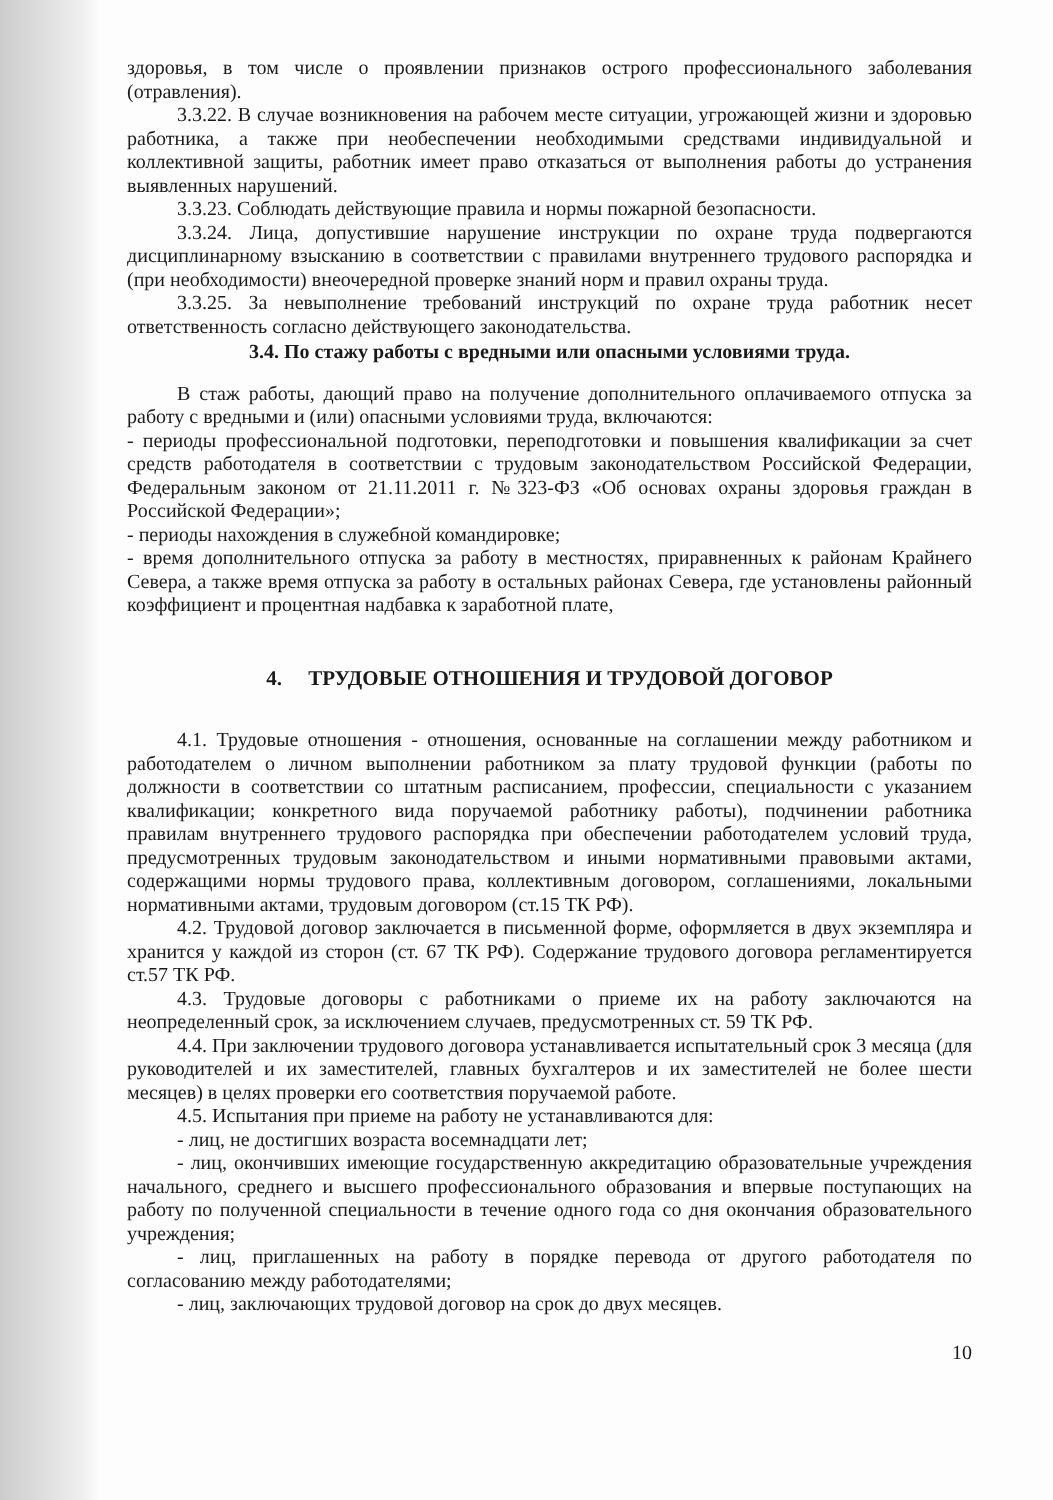здоровья, в том числе о проявлении признаков острого профессионального заболевания (отравления).
3.3.22. В случае возникновения на рабочем месте ситуации, угрожающей жизни и здоровью работника, а также при необеспечении необходимыми средствами индивидуальной и коллективной защиты, работник имеет право отказаться от выполнения работы до устранения выявленных нарушений.
3.3.23. Соблюдать действующие правила и нормы пожарной безопасности.
3.3.24. Лица, допустившие нарушение инструкции по охране труда подвергаются дисциплинарному взысканию в соответствии с правилами внутреннего трудового распорядка и (при необходимости) внеочередной проверке знаний норм и правил охраны труда.
3.3.25. За невыполнение требований инструкций по охране труда работник несет ответственность согласно действующего законодательства.
3.4. По стажу работы с вредными или опасными условиями труда.
В стаж работы, дающий право на получение дополнительного оплачиваемого отпуска за работу с вредными и (или) опасными условиями труда, включаются:
- периоды профессиональной подготовки, переподготовки и повышения квалификации за счет средств работодателя в соответствии с трудовым законодательством Российской Федерации, Федеральным законом от 21.11.2011 г. №323-ФЗ «Об основах охраны здоровья граждан в Российской Федерации»;
- периоды нахождения в служебной командировке;
- время дополнительного отпуска за работу в местностях, приравненных к районам Крайнего Севера, а также время отпуска за работу в остальных районах Севера, где установлены районный коэффициент и процентная надбавка к заработной плате,
4. ТРУДОВЫЕ ОТНОШЕНИЯ И ТРУДОВОЙ ДОГОВОР
4.1. Трудовые отношения - отношения, основанные на соглашении между работником и работодателем о личном выполнении работником за плату трудовой функции (работы по должности в соответствии со штатным расписанием, профессии, специальности с указанием квалификации; конкретного вида поручаемой работнику работы), подчинении работника правилам внутреннего трудового распорядка при обеспечении работодателем условий труда, предусмотренных трудовым законодательством и иными нормативными правовыми актами, содержащими нормы трудового права, коллективным договором, соглашениями, локальными нормативными актами, трудовым договором (ст.15 ТК РФ).
4.2. Трудовой договор заключается в письменной форме, оформляется в двух экземпляра и хранится у каждой из сторон (ст. 67 ТК РФ). Содержание трудового договора регламентируется ст.57 ТК РФ.
4.3. Трудовые договоры с работниками о приеме их на работу заключаются на неопределенный срок, за исключением случаев, предусмотренных ст. 59 ТК РФ.
4.4. При заключении трудового договора устанавливается испытательный срок 3 месяца (для руководителей и их заместителей, главных бухгалтеров и их заместителей не более шести месяцев) в целях проверки его соответствия поручаемой работе.
4.5. Испытания при приеме на работу не устанавливаются для:
- лиц, не достигших возраста восемнадцати лет;
- лиц, окончивших имеющие государственную аккредитацию образовательные учреждения начального, среднего и высшего профессионального образования и впервые поступающих на работу по полученной специальности в течение одного года со дня окончания образовательного учреждения;
- лиц, приглашенных на работу в порядке перевода от другого работодателя по согласованию между работодателями;
- лиц, заключающих трудовой договор на срок до двух месяцев.
10